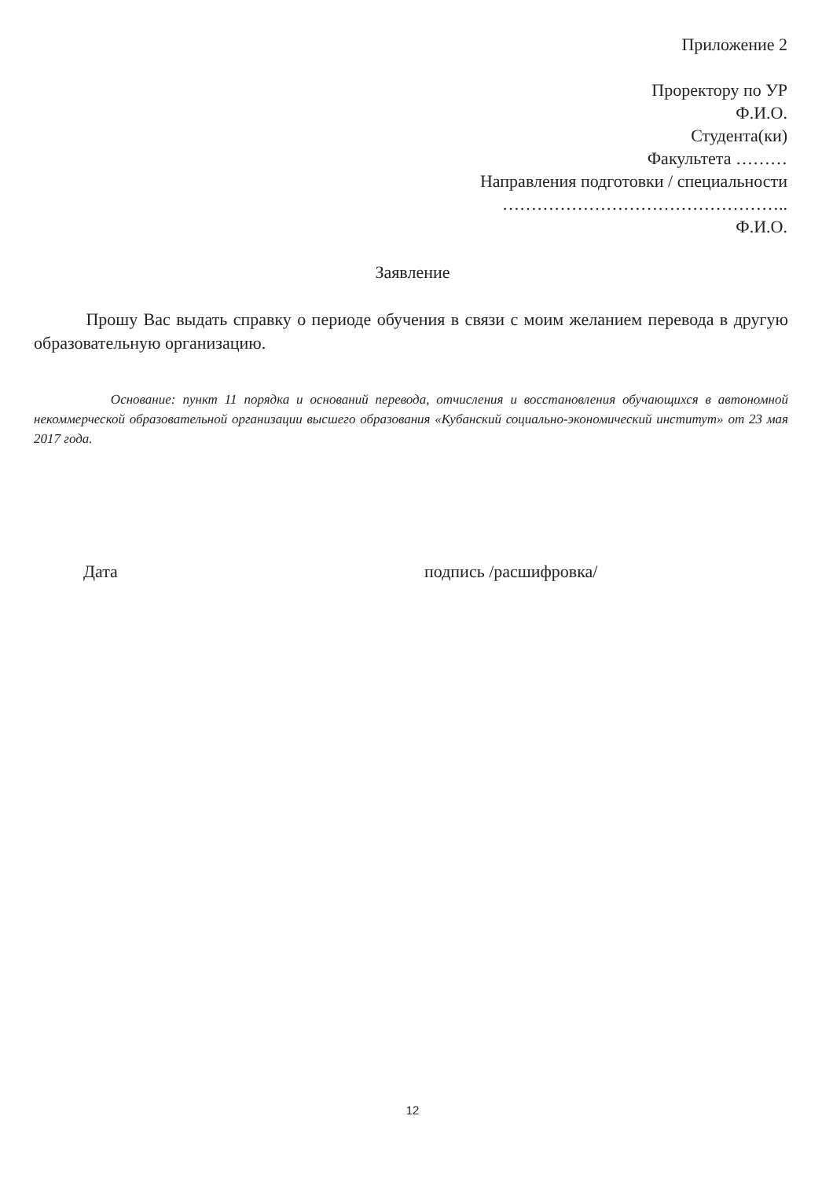Приложение 2
Проректору по УР
Ф.И.О.
Студента(ки)
Факультета ………
Направления подготовки / специальности
…………………………………………..
Ф.И.О.
Заявление
Прошу Вас выдать справку о периоде обучения в связи с моим желанием перевода в другую образовательную организацию.
Основание: пункт 11 порядка и оснований перевода, отчисления и восстановления обучающихся в автономной некоммерческой образовательной организации высшего образования «Кубанский социально-экономический институт» от 23 мая 2017 года.
Дата подпись /расшифровка/
12